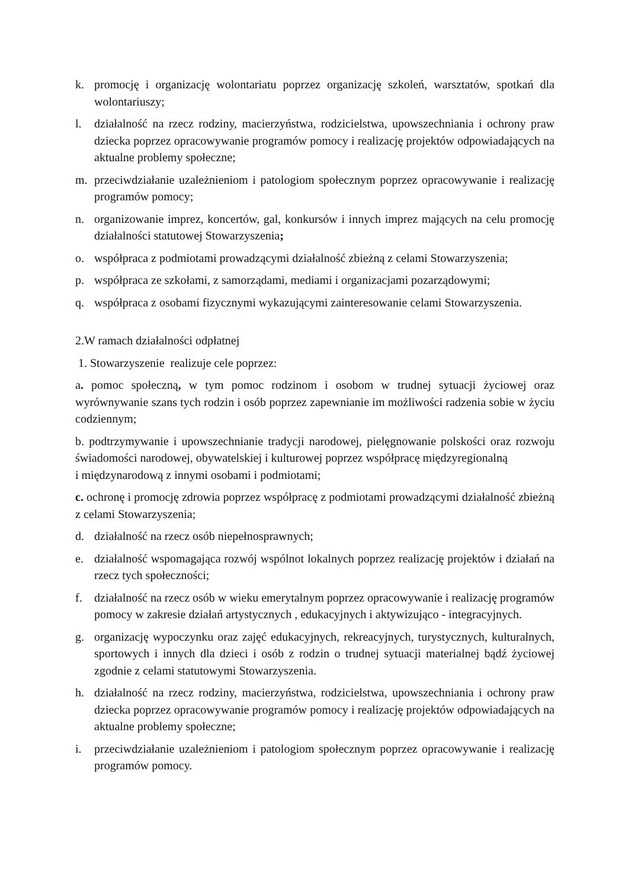k. promocję i organizację wolontariatu poprzez organizację szkoleń, warsztatów, spotkań dla wolontariuszy;
l. działalność na rzecz rodziny, macierzyństwa, rodzicielstwa, upowszechniania i ochrony praw dziecka poprzez opracowywanie programów pomocy i realizację projektów odpowiadających na aktualne problemy społeczne;
m. przeciwdziałanie uzależnieniom i patologiom społecznym poprzez opracowywanie i realizację programów pomocy;
n. organizowanie imprez, koncertów, gal, konkursów i innych imprez mających na celu promocję działalności statutowej Stowarzyszenia;
o. współpraca z podmiotami prowadzącymi działalność zbieżną z celami Stowarzyszenia;
p. współpraca ze szkołami, z samorządami, mediami i organizacjami pozarządowymi;
q. współpraca z osobami fizycznymi wykazującymi zainteresowanie celami Stowarzyszenia.
2.W ramach działalności odpłatnej
1. Stowarzyszenie realizuje cele poprzez:
a. pomoc społeczną, w tym pomoc rodzinom i osobom w trudnej sytuacji życiowej oraz wyrównywanie szans tych rodzin i osób poprzez zapewnianie im możliwości radzenia sobie w życiu codziennym;
b. podtrzymywanie i upowszechnianie tradycji narodowej, pielęgnowanie polskości oraz rozwoju świadomości narodowej, obywatelskiej i kulturowej poprzez współpracę międzyregionalną
i międzynarodową z innymi osobami i podmiotami;
c. ochronę i promocję zdrowia poprzez współpracę z podmiotami prowadzącymi działalność zbieżną z celami Stowarzyszenia;
d. działalność na rzecz osób niepełnosprawnych;
e. działalność wspomagająca rozwój wspólnot lokalnych poprzez realizację projektów i działań na rzecz tych społeczności;
f. działalność na rzecz osób w wieku emerytalnym poprzez opracowywanie i realizację programów pomocy w zakresie działań artystycznych , edukacyjnych i aktywizująco - integracyjnych.
g. organizację wypoczynku oraz zajęć edukacyjnych, rekreacyjnych, turystycznych, kulturalnych, sportowych i innych dla dzieci i osób z rodzin o trudnej sytuacji materialnej bądź życiowej zgodnie z celami statutowymi Stowarzyszenia.
h. działalność na rzecz rodziny, macierzyństwa, rodzicielstwa, upowszechniania i ochrony praw dziecka poprzez opracowywanie programów pomocy i realizację projektów odpowiadających na aktualne problemy społeczne;
i. przeciwdziałanie uzależnieniom i patologiom społecznym poprzez opracowywanie i realizację programów pomocy.